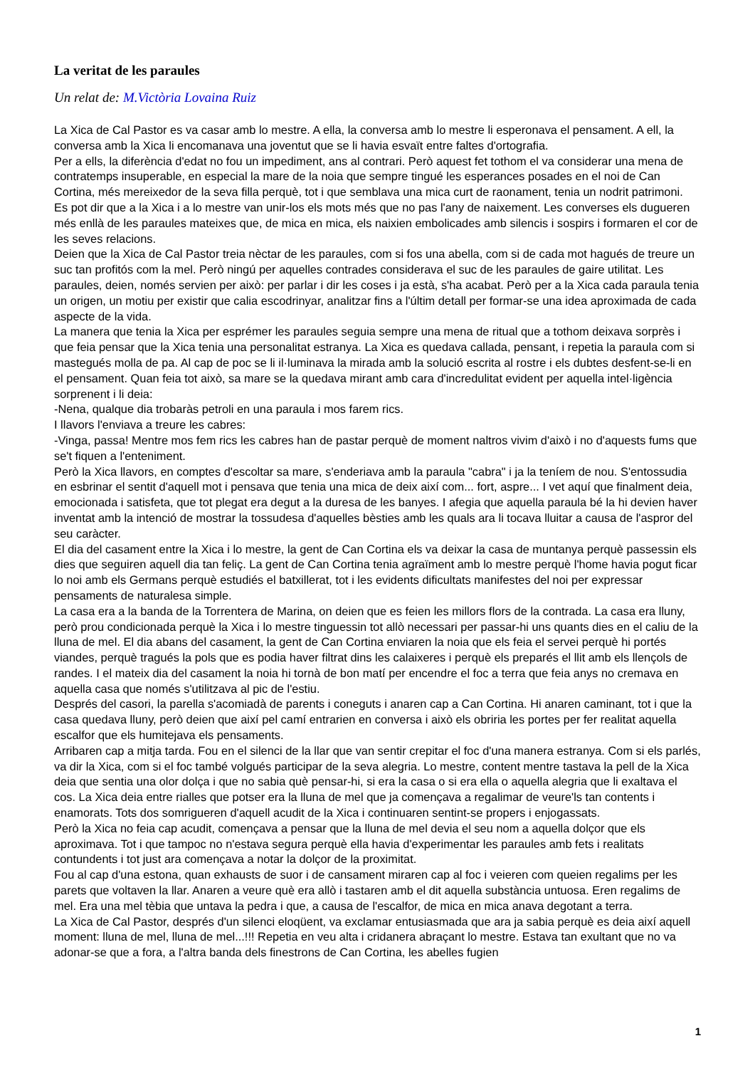La veritat de les paraules
Un relat de: M.Victòria Lovaina Ruiz
La Xica de Cal Pastor es va casar amb lo mestre. A ella, la conversa amb lo mestre li esperonava el pensament. A ell, la conversa amb la Xica li encomanava una joventut que se li havia esvaït entre faltes d'ortografia.
Per a ells, la diferència d'edat no fou un impediment, ans al contrari. Però aquest fet tothom el va considerar una mena de contratemps insuperable, en especial la mare de la noia que sempre tingué les esperances posades en el noi de Can Cortina, més mereixedor de la seva filla perquè, tot i que semblava una mica curt de raonament, tenia un nodrit patrimoni.
Es pot dir que a la Xica i a lo mestre van unir-los els mots més que no pas l'any de naixement. Les converses els dugueren més enllà de les paraules mateixes que, de mica en mica, els naixien embolicades amb silencis i sospirs i formaren el cor de les seves relacions.
Deien que la Xica de Cal Pastor treia nèctar de les paraules, com si fos una abella, com si de cada mot hagués de treure un suc tan profitós com la mel. Però ningú per aquelles contrades considerava el suc de les paraules de gaire utilitat. Les paraules, deien, només servien per això: per parlar i dir les coses i ja està, s'ha acabat. Però per a la Xica cada paraula tenia un origen, un motiu per existir que calia escodrinyar, analitzar fins a l'últim detall per formar-se una idea aproximada de cada aspecte de la vida.
La manera que tenia la Xica per esprémer les paraules seguia sempre una mena de ritual que a tothom deixava sorprès i que feia pensar que la Xica tenia una personalitat estranya. La Xica es quedava callada, pensant, i repetia la paraula com si mastegués molla de pa. Al cap de poc se li il·luminava la mirada amb la solució escrita al rostre i els dubtes desfent-se-li en el pensament. Quan feia tot això, sa mare se la quedava mirant amb cara d'incredulitat evident per aquella intel·ligència sorprenent i li deia:
-Nena, qualque dia trobaràs petroli en una paraula i mos farem rics.
I llavors l'enviava a treure les cabres:
-Vinga, passa! Mentre mos fem rics les cabres han de pastar perquè de moment naltros vivim d'això i no d'aquests fums que se't fiquen a l'enteniment.
Però la Xica llavors, en comptes d'escoltar sa mare, s'enderiava amb la paraula "cabra" i ja la teníem de nou. S'entossudia en esbrinar el sentit d'aquell mot i pensava que tenia una mica de deix així com... fort, aspre... I vet aquí que finalment deia, emocionada i satisfeta, que tot plegat era degut a la duresa de les banyes. I afegia que aquella paraula bé la hi devien haver inventat amb la intenció de mostrar la tossudesa d'aquelles bèsties amb les quals ara li tocava lluitar a causa de l'aspror del seu caràcter.
El dia del casament entre la Xica i lo mestre, la gent de Can Cortina els va deixar la casa de muntanya perquè passessin els dies que seguiren aquell dia tan feliç. La gent de Can Cortina tenia agraïment amb lo mestre perquè l'home havia pogut ficar lo noi amb els Germans perquè estudiés el batxillerat, tot i les evidents dificultats manifestes del noi per expressar pensaments de naturalesa simple.
La casa era a la banda de la Torrentera de Marina, on deien que es feien les millors flors de la contrada. La casa era lluny, però prou condicionada perquè la Xica i lo mestre tinguessin tot allò necessari per passar-hi uns quants dies en el caliu de la lluna de mel. El dia abans del casament, la gent de Can Cortina enviaren la noia que els feia el servei perquè hi portés viandes, perquè tragués la pols que es podia haver filtrat dins les calaixeres i perquè els preparés el llit amb els llençols de randes. I el mateix dia del casament la noia hi tornà de bon matí per encendre el foc a terra que feia anys no cremava en aquella casa que només s'utilitzava al pic de l'estiu.
Després del casori, la parella s'acomiadà de parents i coneguts i anaren cap a Can Cortina. Hi anaren caminant, tot i que la casa quedava lluny, però deien que així pel camí entrarien en conversa i això els obriria les portes per fer realitat aquella escalfor que els humitejava els pensaments.
Arribaren cap a mitja tarda. Fou en el silenci de la llar que van sentir crepitar el foc d'una manera estranya. Com si els parlés, va dir la Xica, com si el foc també volgués participar de la seva alegria. Lo mestre, content mentre tastava la pell de la Xica deia que sentia una olor dolça i que no sabia què pensar-hi, si era la casa o si era ella o aquella alegria que li exaltava el cos. La Xica deia entre rialles que potser era la lluna de mel que ja començava a regalimar de veure'ls tan contents i enamorats. Tots dos somrigueren d'aquell acudit de la Xica i continuaren sentint-se propers i enjogassats.
Però la Xica no feia cap acudit, començava a pensar que la lluna de mel devia el seu nom a aquella dolçor que els aproximava. Tot i que tampoc no n'estava segura perquè ella havia d'experimentar les paraules amb fets i realitats contundents i tot just ara començava a notar la dolçor de la proximitat.
Fou al cap d'una estona, quan exhausts de suor i de cansament miraren cap al foc i veieren com queien regalims per les parets que voltaven la llar. Anaren a veure què era allò i tastaren amb el dit aquella substància untuosa. Eren regalims de mel. Era una mel tèbia que untava la pedra i que, a causa de l'escalfor, de mica en mica anava degotant a terra.
La Xica de Cal Pastor, després d'un silenci eloqüent, va exclamar entusiasmada que ara ja sabia perquè es deia així aquell moment: lluna de mel, lluna de mel...!!! Repetia en veu alta i cridanera abraçant lo mestre. Estava tan exultant que no va adonar-se que a fora, a l'altra banda dels finestrons de Can Cortina, les abelles fugien
1